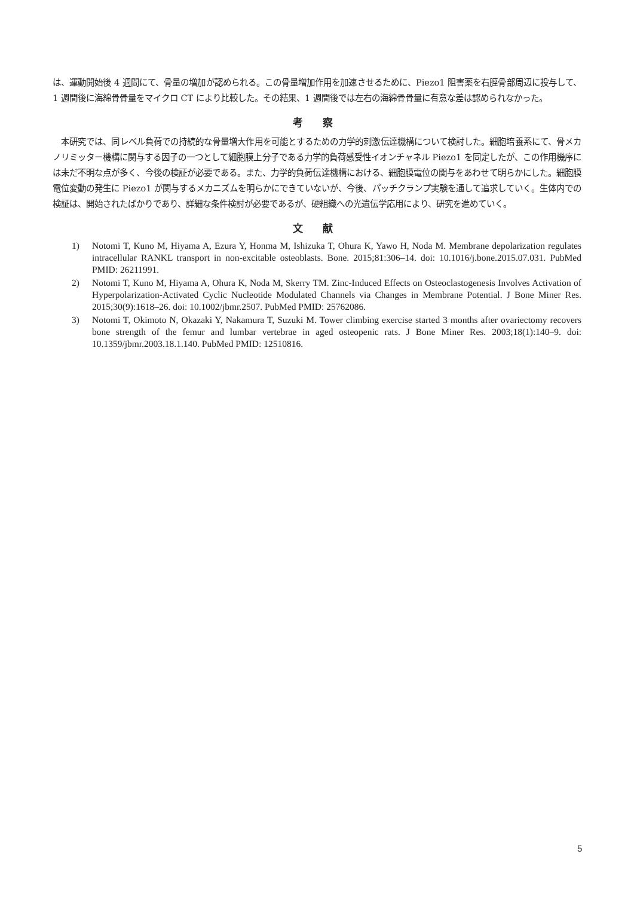は、運動開始後 4 週間にて、骨量の増加が認められる。この骨量増加作用を加速させるために、Piezo1 阻害薬を右脛骨部周辺に投与して、1 週間後に海綿骨骨量をマイクロ CT により比較した。その結果、1 週間後では左右の海綿骨骨量に有意な差は認められなかった。
考 察
　本研究では、同レベル負荷での持続的な骨量増大作用を可能とするための力学的刺激伝達機構について検討した。細胞培養系にて、骨メカノリミッター機構に関与する因子の一つとして細胞膜上分子である力学的負荷感受性イオンチャネル Piezo1 を同定したが、この作用機序には未だ不明な点が多く、今後の検証が必要である。また、力学的負荷伝達機構における、細胞膜電位の関与をあわせて明らかにした。細胞膜電位変動の発生に Piezo1 が関与するメカニズムを明らかにできていないが、今後、パッチクランプ実験を通して追求していく。生体内での検証は、開始されたばかりであり、詳細な条件検討が必要であるが、硬組織への光遺伝学応用により、研究を進めていく。
文 献
1) Notomi T, Kuno M, Hiyama A, Ezura Y, Honma M, Ishizuka T, Ohura K, Yawo H, Noda M. Membrane depolarization regulates intracellular RANKL transport in non-excitable osteoblasts. Bone. 2015;81:306–14. doi: 10.1016/j.bone.2015.07.031. PubMed PMID: 26211991.
2) Notomi T, Kuno M, Hiyama A, Ohura K, Noda M, Skerry TM. Zinc-Induced Effects on Osteoclastogenesis Involves Activation of Hyperpolarization-Activated Cyclic Nucleotide Modulated Channels via Changes in Membrane Potential. J Bone Miner Res. 2015;30(9):1618–26. doi: 10.1002/jbmr.2507. PubMed PMID: 25762086.
3) Notomi T, Okimoto N, Okazaki Y, Nakamura T, Suzuki M. Tower climbing exercise started 3 months after ovariectomy recovers bone strength of the femur and lumbar vertebrae in aged osteopenic rats. J Bone Miner Res. 2003;18(1):140–9. doi: 10.1359/jbmr.2003.18.1.140. PubMed PMID: 12510816.
5